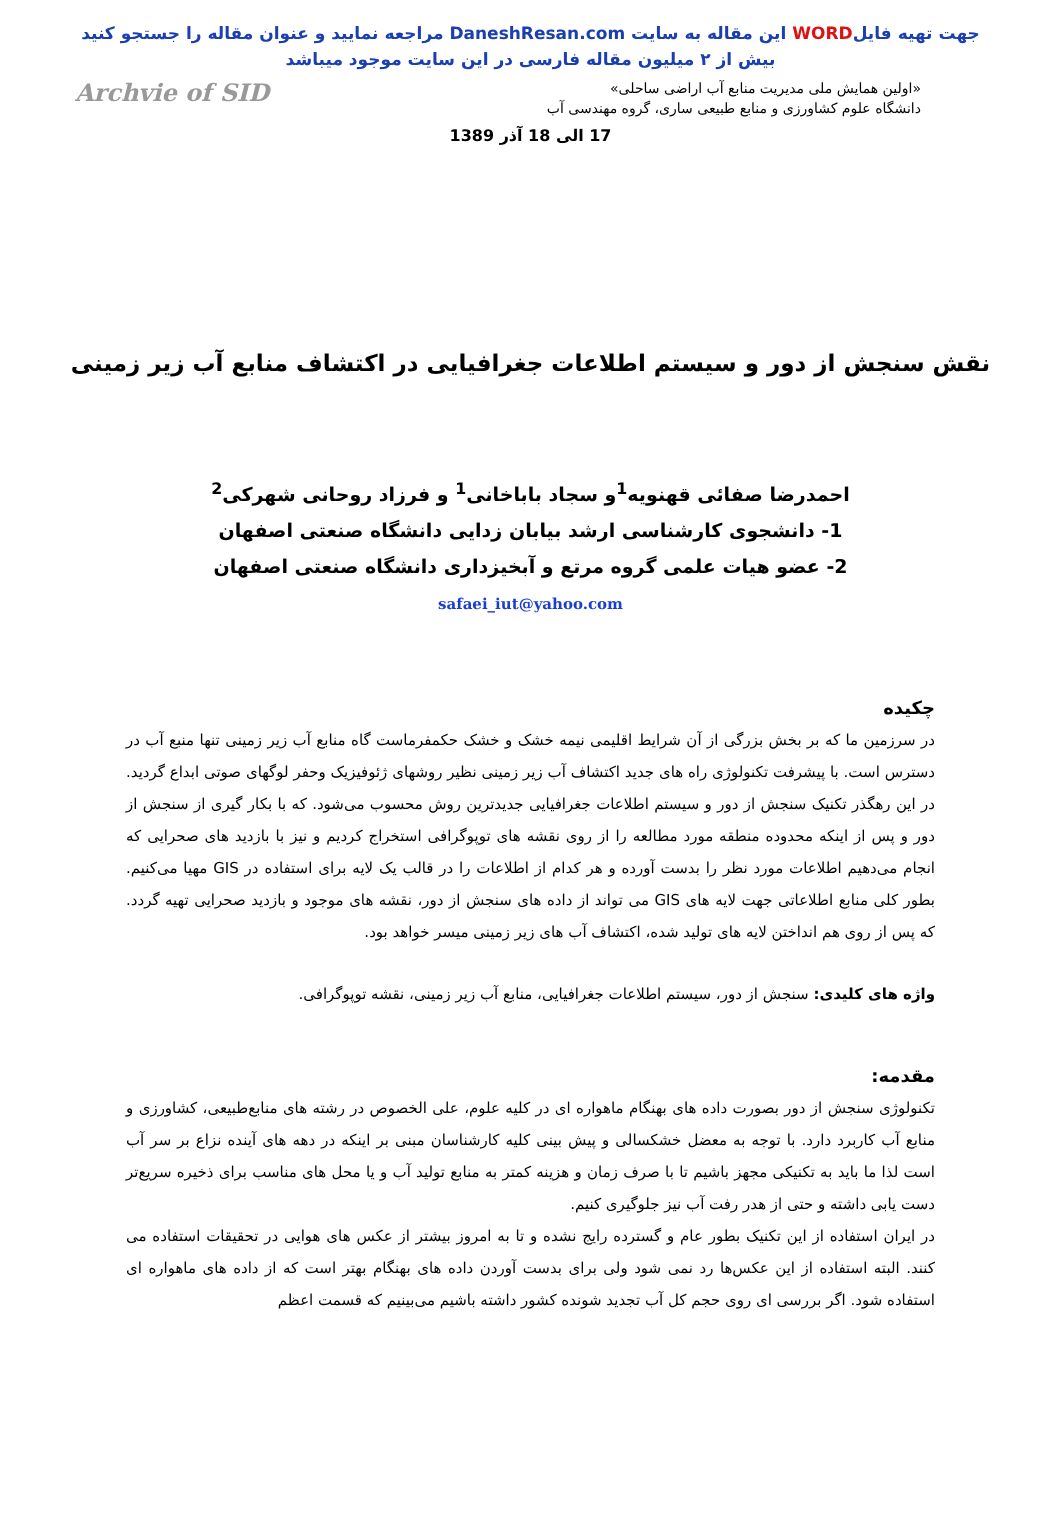جهت تهیه فایلWORD این مقاله به سایت DaneshResan.com مراجعه نمایید و عنوان مقاله را جستجو کنید
بیش از ۲ میلیون مقاله فارسی در این سایت موجود میباشد
Archvie of SID
«اولین همایش ملی مدیریت منابع آب اراضی ساحلی»
دانشگاه علوم کشاورزی و منابع طبیعی ساری، گروه مهندسی آب
17 الی 18 آذر 1389
نقش سنجش از دور و سیستم اطلاعات جغرافیایی در اکتشاف منابع آب زیر زمینی
احمدرضا صفائی قهنویه<sup>1</sup>و سجاد باباخانی<sup>1</sup> و فرزاد روحانی شهرکی<sup>2</sup>
1- دانشجوی کارشناسی ارشد بیابان زدایی دانشگاه صنعتی اصفهان
2- عضو هیات علمی گروه مرتع و آبخیزداری دانشگاه صنعتی اصفهان
safaei_iut@yahoo.com
چکیده
در سرزمین ما که بر بخش بزرگی از آن شرایط اقلیمی نیمه خشک و خشک حکمفرماست گاه منابع آب زیر زمینی تنها منبع آب در دسترس است. با پیشرفت تکنولوژی راه های جدید اکتشاف آب زیر زمینی نظیر روشهای ژئوفیزیک وحفر لوگهای صوتی ابداع گردید. در این رهگذر تکنیک سنجش از دور و سیستم اطلاعات جغرافیایی جدیدترین روش محسوب می‌شود. که با بکار گیری از سنجش از دور و پس از اینکه محدوده منطقه مورد مطالعه را از روی نقشه های توپوگرافی استخراج کردیم و نیز با بازدید های صحرایی که انجام می‌دهیم اطلاعات مورد نظر را بدست آورده و هر کدام از اطلاعات را در قالب یک لایه برای استفاده در GIS مهیا می‌کنیم. بطور کلی منابع اطلاعاتی جهت لایه های GIS می تواند از داده های سنجش از دور، نقشه های موجود و بازدید صحرایی تهیه گردد. که پس از روی هم انداختن لایه های تولید شده، اکتشاف آب های زیر زمینی میسر خواهد بود.
واژه های کلیدی: سنجش از دور، سیستم اطلاعات جغرافیایی، منابع آب زیر زمینی، نقشه توپوگرافی.
مقدمه:
تکنولوژی سنجش از دور بصورت داده های بهنگام ماهواره ای در کلیه علوم، علی الخصوص در رشته های منابع‌طبیعی، کشاورزی و منابع آب کاربرد دارد. با توجه به معضل خشکسالی و پیش بینی کلیه کارشناسان مبنی بر اینکه در دهه های آینده نزاع بر سر آب است لذا ما باید به تکنیکی مجهز باشیم تا با صرف زمان و هزینه کمتر به منابع تولید آب و یا محل های مناسب برای ذخیره سریع‌تر دست یابی داشته و حتی از هدر رفت آب نیز جلوگیری کنیم.
در ایران استفاده از این تکنیک بطور عام و گسترده رایج نشده و تا به امروز بیشتر از عکس های هوایی در تحقیقات استفاده می کنند. البته استفاده از این عکس‌ها رد نمی شود ولی برای بدست آوردن داده های بهنگام بهتر است که از داده های ماهواره ای استفاده شود. اگر بررسی ای روی حجم کل آب تجدید شونده کشور داشته باشیم می‌بینیم که قسمت اعظم